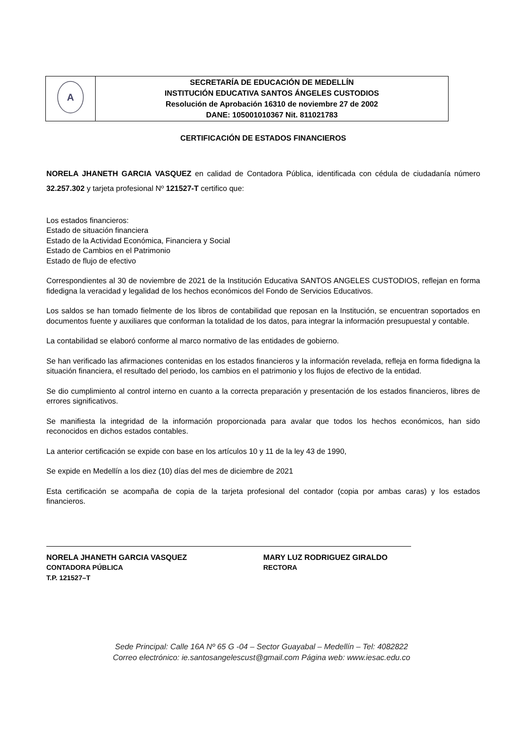| A | SECRETARÍA DE EDUCACIÓN DE MEDELLÍN INSTITUCIÓN EDUCATIVA SANTOS ÁNGELES CUSTODIOS Resolución de Aprobación 16310 de noviembre 27 de 2002 DANE: 105001010367 Nit. 811021783 |
CERTIFICACIÓN DE ESTADOS FINANCIEROS
NORELA JHANETH GARCIA VASQUEZ en calidad de Contadora Pública, identificada con cédula de ciudadanía número 32.257.302 y tarjeta profesional Nº 121527-T certifico que:
Los estados financieros:
Estado de situación financiera
Estado de la Actividad Económica, Financiera y Social
Estado de Cambios en el Patrimonio
Estado de flujo de efectivo
Correspondientes al 30 de noviembre de 2021 de la Institución Educativa SANTOS ANGELES CUSTODIOS, reflejan en forma fidedigna la veracidad y legalidad de los hechos económicos del Fondo de Servicios Educativos.
Los saldos se han tomado fielmente de los libros de contabilidad que reposan en la Institución, se encuentran soportados en documentos fuente y auxiliares que conforman la totalidad de los datos, para integrar la información presupuestal y contable.
La contabilidad se elaboró conforme al marco normativo de las entidades de gobierno.
Se han verificado las afirmaciones contenidas en los estados financieros y la información revelada, refleja en forma fidedigna la situación financiera, el resultado del periodo, los cambios en el patrimonio y los flujos de efectivo de la entidad.
Se dio cumplimiento al control interno en cuanto a la correcta preparación y presentación de los estados financieros, libres de errores significativos.
Se manifiesta la integridad de la información proporcionada para avalar que todos los hechos económicos, han sido reconocidos en dichos estados contables.
La anterior certificación se expide con base en los artículos 10 y 11 de la ley 43 de 1990,
Se expide en Medellín a los diez (10) días del mes de diciembre de 2021
Esta certificación se acompaña de copia de la tarjeta profesional del contador (copia por ambas caras) y los estados financieros.
NORELA JHANETH GARCIA VASQUEZ
CONTADORA PÚBLICA
T.P. 121527–T
MARY LUZ RODRIGUEZ GIRALDO
RECTORA
Sede Principal: Calle 16A Nº 65 G -04 – Sector Guayabal – Medellín – Tel: 4082822
Correo electrónico: ie.santosangelescust@gmail.com Página web: www.iesac.edu.co